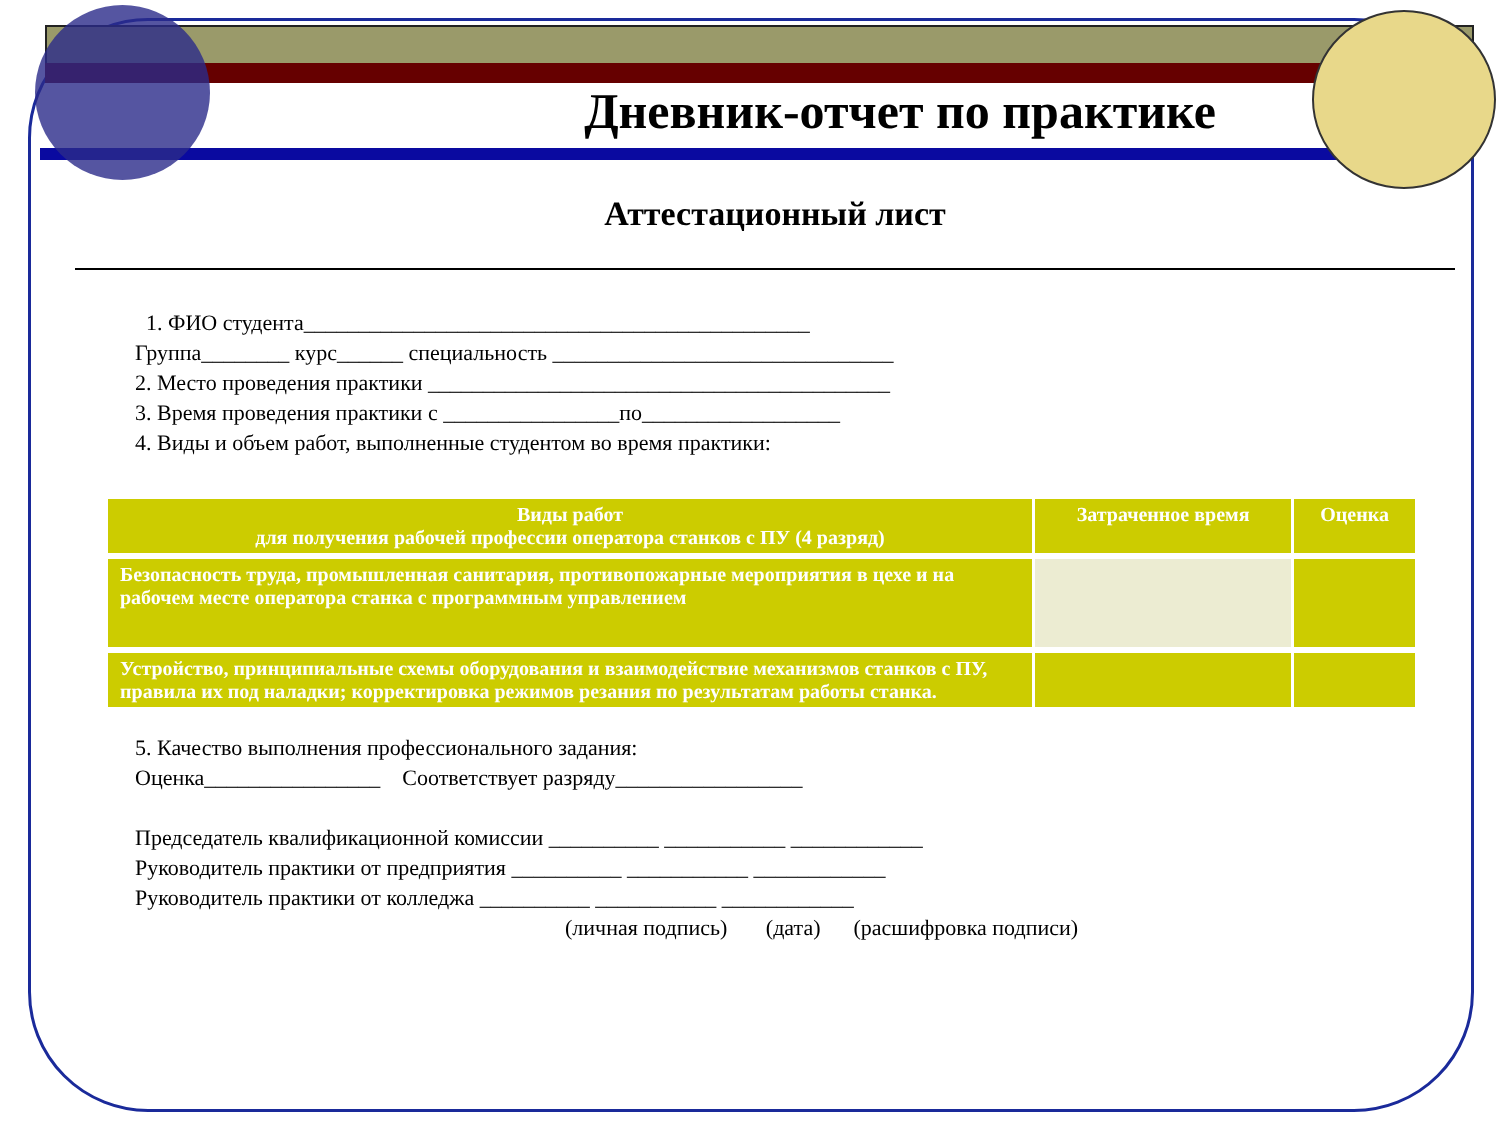Дневник-отчет по практике
Аттестационный лист
1. ФИО студента______________________________________________
Группа________ курс______ специальность _______________________________
2. Место проведения практики __________________________________________
3. Время проведения практики с ________________по__________________
4. Виды и объем работ, выполненные студентом во время практики:
| Виды работ для получения рабочей профессии оператора станков с ПУ (4 разряд) | Затраченное время | Оценка |
| --- | --- | --- |
| Безопасность труда, промышленная санитария, противопожарные мероприятия в цехе и на рабочем месте оператора станка с программным управлением | | |
| Устройство, принципиальные схемы оборудования и взаимодействие механизмов станков с ПУ, правила их под наладки; корректировка режимов резания по результатам работы станка. | | |
5. Качество выполнения профессионального задания:
Оценка________________ Соответствует разряду_________________
Председатель квалификационной комиссии __________ ___________ ____________
Руководитель практики от предприятия __________ ___________ ____________
Руководитель практики от колледжа __________ ___________ ____________
(личная подпись) (дата) (расшифровка подписи)